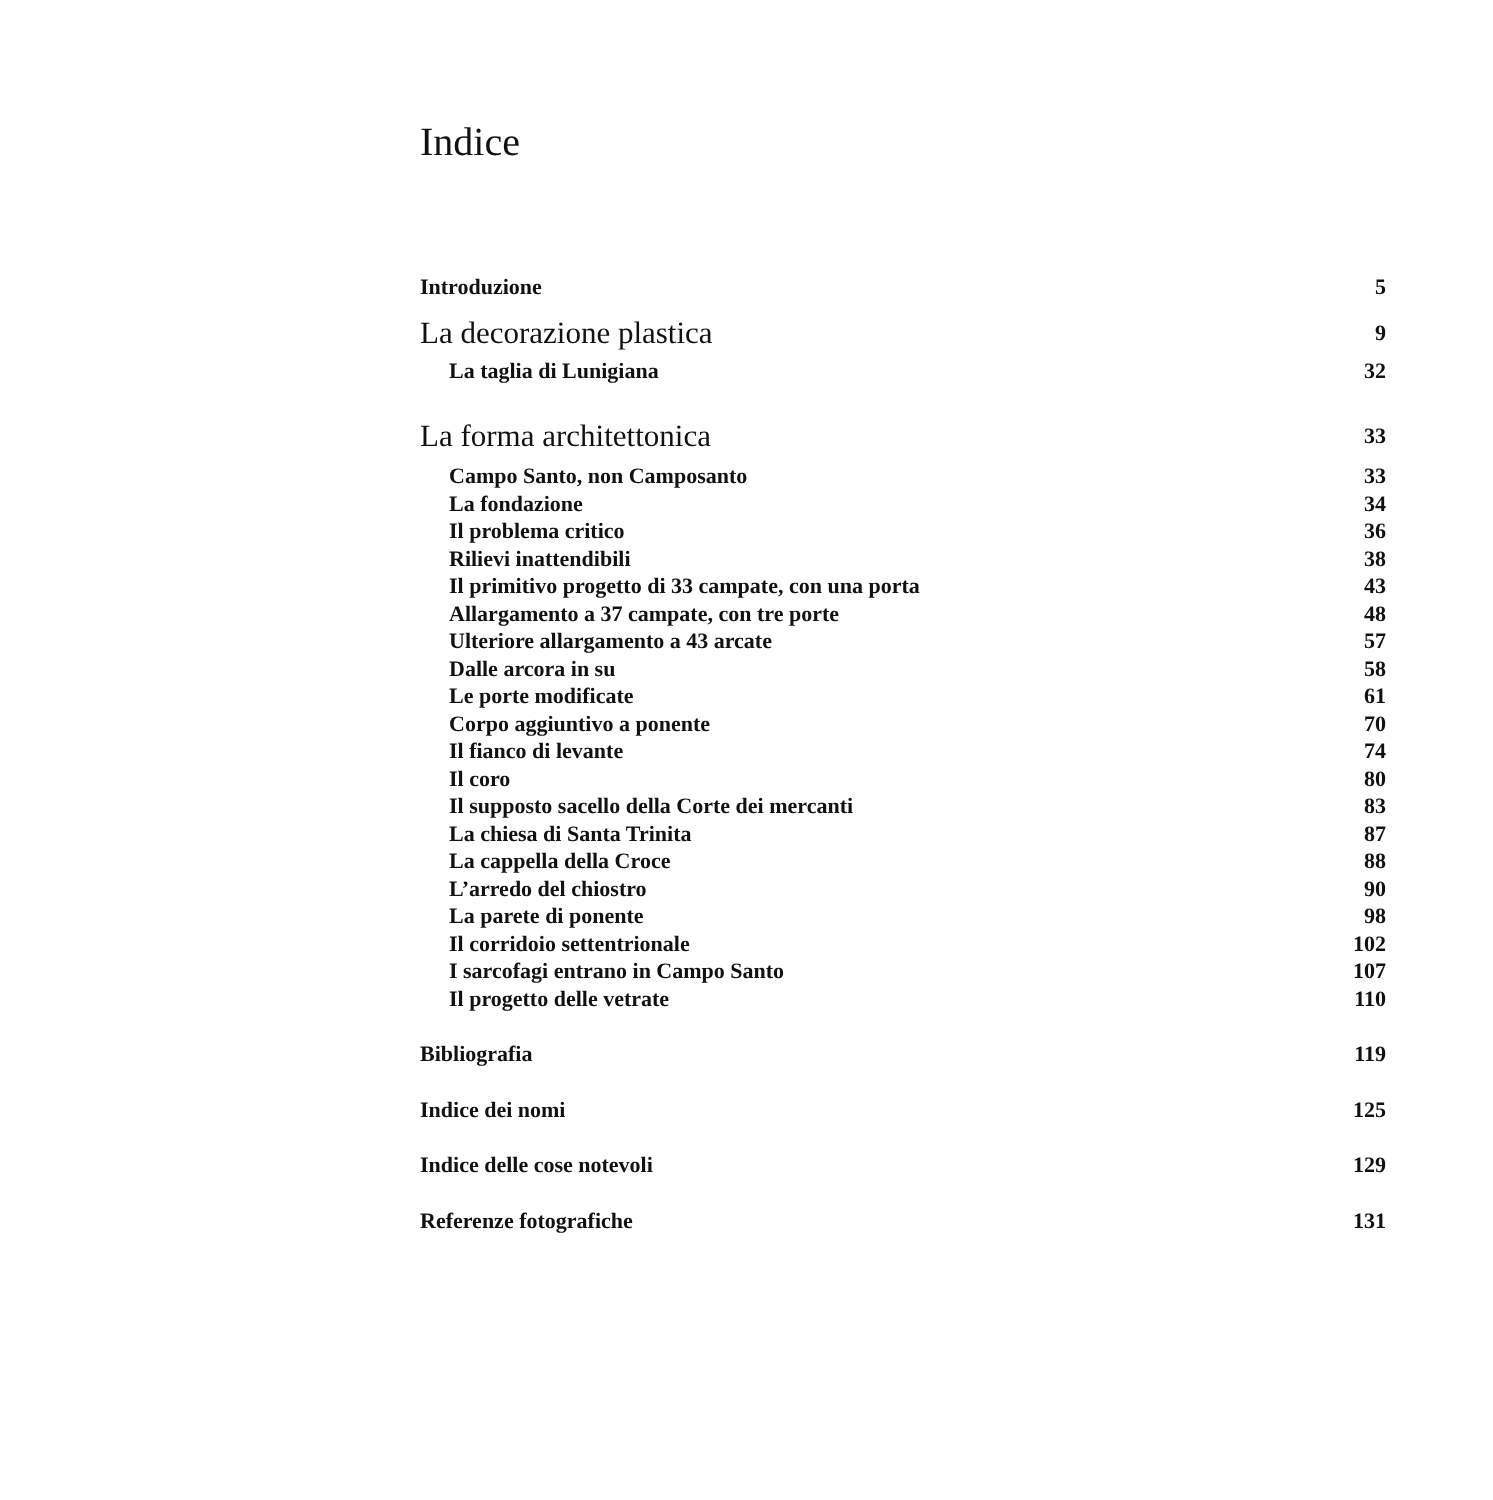Indice
Introduzione 5
La decorazione plastica 9
La taglia di Lunigiana 32
La forma architettonica 33
Campo Santo, non Camposanto 33
La fondazione 34
Il problema critico 36
Rilievi inattendibili 38
Il primitivo progetto di 33 campate, con una porta 43
Allargamento a 37 campate, con tre porte 48
Ulteriore allargamento a 43 arcate 57
Dalle arcora in su 58
Le porte modificate 61
Corpo aggiuntivo a ponente 70
Il fianco di levante 74
Il coro 80
Il supposto sacello della Corte dei mercanti 83
La chiesa di Santa Trinita 87
La cappella della Croce 88
L’arredo del chiostro 90
La parete di ponente 98
Il corridoio settentrionale 102
I sarcofagi entrano in Campo Santo 107
Il progetto delle vetrate 110
Bibliografia 119
Indice dei nomi 125
Indice delle cose notevoli 129
Referenze fotografiche 131